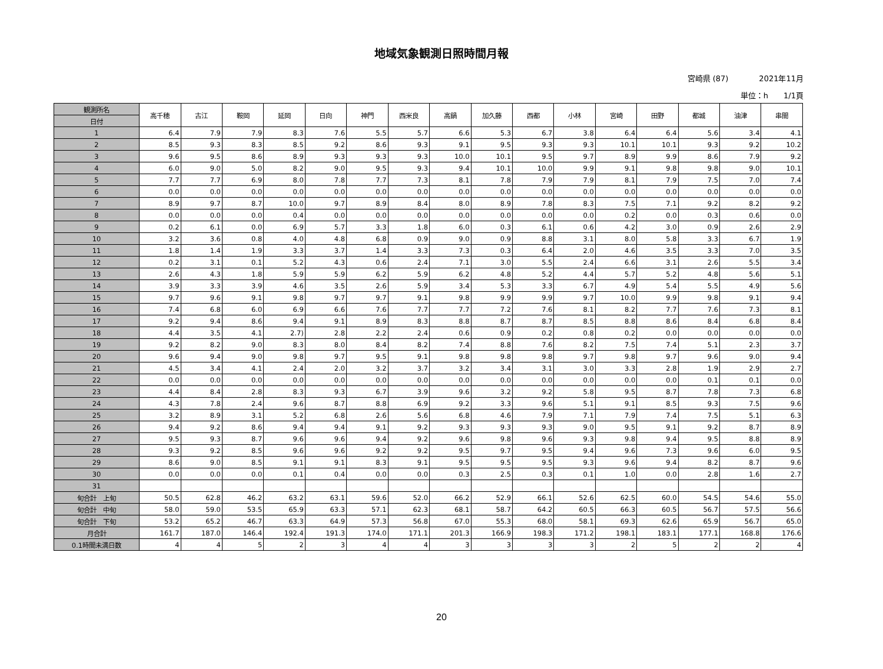地域気象観測日照時間月報
宮崎県 (87)　　　　2021年11月
単位：h　　1/1頁
| 観測所名 | 高千穂 | 古江 | 鞍岡 | 延岡 | 日向 | 神門 | 西米良 | 高鍋 | 加久藤 | 西都 | 小林 | 宮崎 | 田野 | 都城 | 油津 | 串間 |
| 日付 | | | | | | | | | | | | | | | | |
| 1 | 6.4 | 7.9 | 7.9 | 8.3 | 7.6 | 5.5 | 5.7 | 6.6 | 5.3 | 6.7 | 3.8 | 6.4 | 6.4 | 5.6 | 3.4 | 4.1 |
| 2 | 8.5 | 9.3 | 8.3 | 8.5 | 9.2 | 8.6 | 9.3 | 9.1 | 9.5 | 9.3 | 9.3 | 10.1 | 10.1 | 9.3 | 9.2 | 10.2 |
| 3 | 9.6 | 9.5 | 8.6 | 8.9 | 9.3 | 9.3 | 9.3 | 10.0 | 10.1 | 9.5 | 9.7 | 8.9 | 9.9 | 8.6 | 7.9 | 9.2 |
| 4 | 6.0 | 9.0 | 5.0 | 8.2 | 9.0 | 9.5 | 9.3 | 9.4 | 10.1 | 10.0 | 9.9 | 9.1 | 9.8 | 9.8 | 9.0 | 10.1 |
| 5 | 7.7 | 7.7 | 6.9 | 8.0 | 7.8 | 7.7 | 7.3 | 8.1 | 7.8 | 7.9 | 7.9 | 8.1 | 7.9 | 7.5 | 7.0 | 7.4 |
| 6 | 0.0 | 0.0 | 0.0 | 0.0 | 0.0 | 0.0 | 0.0 | 0.0 | 0.0 | 0.0 | 0.0 | 0.0 | 0.0 | 0.0 | 0.0 | 0.0 |
| 7 | 8.9 | 9.7 | 8.7 | 10.0 | 9.7 | 8.9 | 8.4 | 8.0 | 8.9 | 7.8 | 8.3 | 7.5 | 7.1 | 9.2 | 8.2 | 9.2 |
| 8 | 0.0 | 0.0 | 0.0 | 0.4 | 0.0 | 0.0 | 0.0 | 0.0 | 0.0 | 0.0 | 0.0 | 0.2 | 0.0 | 0.3 | 0.6 | 0.0 |
| 9 | 0.2 | 6.1 | 0.0 | 6.9 | 5.7 | 3.3 | 1.8 | 6.0 | 0.3 | 6.1 | 0.6 | 4.2 | 3.0 | 0.9 | 2.6 | 2.9 |
| 10 | 3.2 | 3.6 | 0.8 | 4.0 | 4.8 | 6.8 | 0.9 | 9.0 | 0.9 | 8.8 | 3.1 | 8.0 | 5.8 | 3.3 | 6.7 | 1.9 |
| 11 | 1.8 | 1.4 | 1.9 | 3.3 | 3.7 | 1.4 | 3.3 | 7.3 | 0.3 | 6.4 | 2.0 | 4.6 | 3.5 | 3.3 | 7.0 | 3.5 |
| 12 | 0.2 | 3.1 | 0.1 | 5.2 | 4.3 | 0.6 | 2.4 | 7.1 | 3.0 | 5.5 | 2.4 | 6.6 | 3.1 | 2.6 | 5.5 | 3.4 |
| 13 | 2.6 | 4.3 | 1.8 | 5.9 | 5.9 | 6.2 | 5.9 | 6.2 | 4.8 | 5.2 | 4.4 | 5.7 | 5.2 | 4.8 | 5.6 | 5.1 |
| 14 | 3.9 | 3.3 | 3.9 | 4.6 | 3.5 | 2.6 | 5.9 | 3.4 | 5.3 | 3.3 | 6.7 | 4.9 | 5.4 | 5.5 | 4.9 | 5.6 |
| 15 | 9.7 | 9.6 | 9.1 | 9.8 | 9.7 | 9.7 | 9.1 | 9.8 | 9.9 | 9.9 | 9.7 | 10.0 | 9.9 | 9.8 | 9.1 | 9.4 |
| 16 | 7.4 | 6.8 | 6.0 | 6.9 | 6.6 | 7.6 | 7.7 | 7.7 | 7.2 | 7.6 | 8.1 | 8.2 | 7.7 | 7.6 | 7.3 | 8.1 |
| 17 | 9.2 | 9.4 | 8.6 | 9.4 | 9.1 | 8.9 | 8.3 | 8.8 | 8.7 | 8.7 | 8.5 | 8.8 | 8.6 | 8.4 | 6.8 | 8.4 |
| 18 | 4.4 | 3.5 | 4.1 | 2.7) | 2.8 | 2.2 | 2.4 | 0.6 | 0.9 | 0.2 | 0.8 | 0.2 | 0.0 | 0.0 | 0.0 | 0.0 |
| 19 | 9.2 | 8.2 | 9.0 | 8.3 | 8.0 | 8.4 | 8.2 | 7.4 | 8.8 | 7.6 | 8.2 | 7.5 | 7.4 | 5.1 | 2.3 | 3.7 |
| 20 | 9.6 | 9.4 | 9.0 | 9.8 | 9.7 | 9.5 | 9.1 | 9.8 | 9.8 | 9.8 | 9.7 | 9.8 | 9.7 | 9.6 | 9.0 | 9.4 |
| 21 | 4.5 | 3.4 | 4.1 | 2.4 | 2.0 | 3.2 | 3.7 | 3.2 | 3.4 | 3.1 | 3.0 | 3.3 | 2.8 | 1.9 | 2.9 | 2.7 |
| 22 | 0.0 | 0.0 | 0.0 | 0.0 | 0.0 | 0.0 | 0.0 | 0.0 | 0.0 | 0.0 | 0.0 | 0.0 | 0.0 | 0.1 | 0.1 | 0.0 |
| 23 | 4.4 | 8.4 | 2.8 | 8.3 | 9.3 | 6.7 | 3.9 | 9.6 | 3.2 | 9.2 | 5.8 | 9.5 | 8.7 | 7.8 | 7.3 | 6.8 |
| 24 | 4.3 | 7.8 | 2.4 | 9.6 | 8.7 | 8.8 | 6.9 | 9.2 | 3.3 | 9.6 | 5.1 | 9.1 | 8.5 | 9.3 | 7.5 | 9.6 |
| 25 | 3.2 | 8.9 | 3.1 | 5.2 | 6.8 | 2.6 | 5.6 | 6.8 | 4.6 | 7.9 | 7.1 | 7.9 | 7.4 | 7.5 | 5.1 | 6.3 |
| 26 | 9.4 | 9.2 | 8.6 | 9.4 | 9.4 | 9.1 | 9.2 | 9.3 | 9.3 | 9.3 | 9.0 | 9.5 | 9.1 | 9.2 | 8.7 | 8.9 |
| 27 | 9.5 | 9.3 | 8.7 | 9.6 | 9.6 | 9.4 | 9.2 | 9.6 | 9.8 | 9.6 | 9.3 | 9.8 | 9.4 | 9.5 | 8.8 | 8.9 |
| 28 | 9.3 | 9.2 | 8.5 | 9.6 | 9.6 | 9.2 | 9.2 | 9.5 | 9.7 | 9.5 | 9.4 | 9.6 | 7.3 | 9.6 | 6.0 | 9.5 |
| 29 | 8.6 | 9.0 | 8.5 | 9.1 | 9.1 | 8.3 | 9.1 | 9.5 | 9.5 | 9.5 | 9.3 | 9.6 | 9.4 | 8.2 | 8.7 | 9.6 |
| 30 | 0.0 | 0.0 | 0.0 | 0.1 | 0.4 | 0.0 | 0.0 | 0.3 | 2.5 | 0.3 | 0.1 | 1.0 | 0.0 | 2.8 | 1.6 | 2.7 |
| 31 | | | | | | | | | | | | | | | | |
| 旬合計 上旬 | 50.5 | 62.8 | 46.2 | 63.2 | 63.1 | 59.6 | 52.0 | 66.2 | 52.9 | 66.1 | 52.6 | 62.5 | 60.0 | 54.5 | 54.6 | 55.0 |
| 旬合計 中旬 | 58.0 | 59.0 | 53.5 | 65.9 | 63.3 | 57.1 | 62.3 | 68.1 | 58.7 | 64.2 | 60.5 | 66.3 | 60.5 | 56.7 | 57.5 | 56.6 |
| 旬合計 下旬 | 53.2 | 65.2 | 46.7 | 63.3 | 64.9 | 57.3 | 56.8 | 67.0 | 55.3 | 68.0 | 58.1 | 69.3 | 62.6 | 65.9 | 56.7 | 65.0 |
| 月合計 | 161.7 | 187.0 | 146.4 | 192.4 | 191.3 | 174.0 | 171.1 | 201.3 | 166.9 | 198.3 | 171.2 | 198.1 | 183.1 | 177.1 | 168.8 | 176.6 |
| 0.1時間未満日数 | 4 | 4 | 5 | 2 | 3 | 4 | 4 | 3 | 3 | 3 | 3 | 2 | 5 | 2 | 2 | 4 |
20